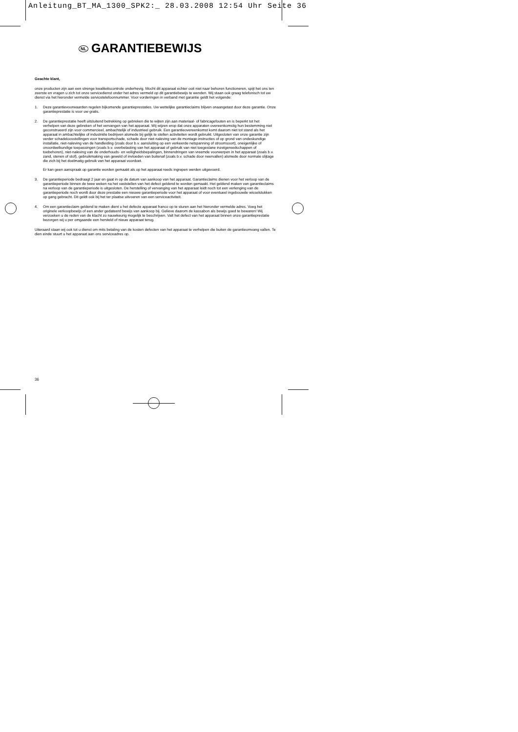Anleitung_BT_MA_1300_SPK2:_ 28.03.2008 12:54 Uhr Seite 36
NL GARANTIEBEWIJS
Geachte klant,
onze producten zijn aan een strenge kwaliteitscontrole onderhevig. Mocht dit apparaat echter ooit niet naar behoren functioneren, spijt het ons ten zeerste en vragen u zich tot onze servicedienst onder het adres vermeld op dit garantiebewijs te wenden. Wij staan ook graag telefonisch tot uw dienst via het hieronder vermelde servicetelefoonnummer. Voor vorderingen in verband met garantie geldt het volgende:
1. Deze garantievoorwaarden regelen bijkomende garantieprestaties. Uw wettelijke garantieclaims blijven onaangetast door deze garantie. Onze garantieprestatie is voor uw gratis.
2. De garantieprestatie heeft uitsluitend betrekking op gebreken die te wijten zijn aan materiaal- of fabricagefouten en is beperkt tot het verhelpen van deze gebreken of het vervangen van het apparaat. Wij wijzen erop dat onze apparaten overeenkomstig hun bestemming niet geconstrueerd zijn voor commercieel, ambachtelijk of industrieel gebruik. Een garantieovereenkomst komt daarom niet tot stand als het apparaat in ambachtelijke of industriële bedrijven alsmede bij gelijk te stellen activiteiten wordt gebruikt. Uitgesloten van onze garantie zijn verder schadeloosstellingen voor transportschade, schade door niet-naleving van de montage-instructies of op grond van ondeskundige installatie, niet-naleving van de handleiding (zoals door b.v. aansluiting op een verkeerde netspanning of stroomsoort), oneigenlijke of onoordeelkundige toepassingen (zoals b.v. overbelasting van het apparaat of gebruik van niet toegestane inzetgereedschappen of toebehoren), niet-naleving van de onderhouds- en veiligheidsbepalingen, binnendringen van vreemde voorwerpen in het apparaat (zoals b.v. zand, stenen of stof), gebruikmaking van geweld of invloeden van buitenaf (zoals b.v. schade door neervallen) alsmede door normale slijtage die zich bij het doelmatig gebruik van het apparaat voordoet.
Er kan geen aanspraak op garantie worden gemaakt als op het apparaat reeds ingrepen werden uitgevoerd.
3. De garantieperiode bedraagt 2 jaar en gaat in op de datum van aankoop van het apparaat. Garantieclaims dienen voor het verloop van de garantieperiode binnen de twee weken na het vaststellen van het defect geldend te worden gemaakt. Het geldend maken van garantieclaims na verloop van de garantieperiode is uitgesloten. De herstelling of vervanging van het apparaat leidt noch tot een verlenging van de garantieperiode noch wordt door deze prestatie een nieuwe garantieperiode voor het apparaat of voor eventueel ingebouwde wisselstukken op gang gebracht. Dit geldt ook bij het ter plaatse uitvoeren van een serviceactiviteit.
4. Om een garantieclaim geldend te maken dient u het defecte apparaat franco op te sturen aan het hieronder vermelde adres. Voeg het originele verkoopbewijs of een ander gedateerd bewijs van aankoop bij. Gelieve daarom de kassabon als bewijs goed te bewaren! Wij verzoeken u de reden van de klacht zo nauwkeurig mogelijk te beschrijven. Valt het defect van het apparaat binnen onze garantieprestatie bezorgen wij u per omgaande een hersteld of nieuw apparaat terug.
Uiteraard staan wij ook tot u dienst om mits betaling van de kosten defecten van het apparaat te verhelpen die buiten de garantieomvang vallen. Te dien einde stuurt u het apparaat aan ons serviceadres op.
36